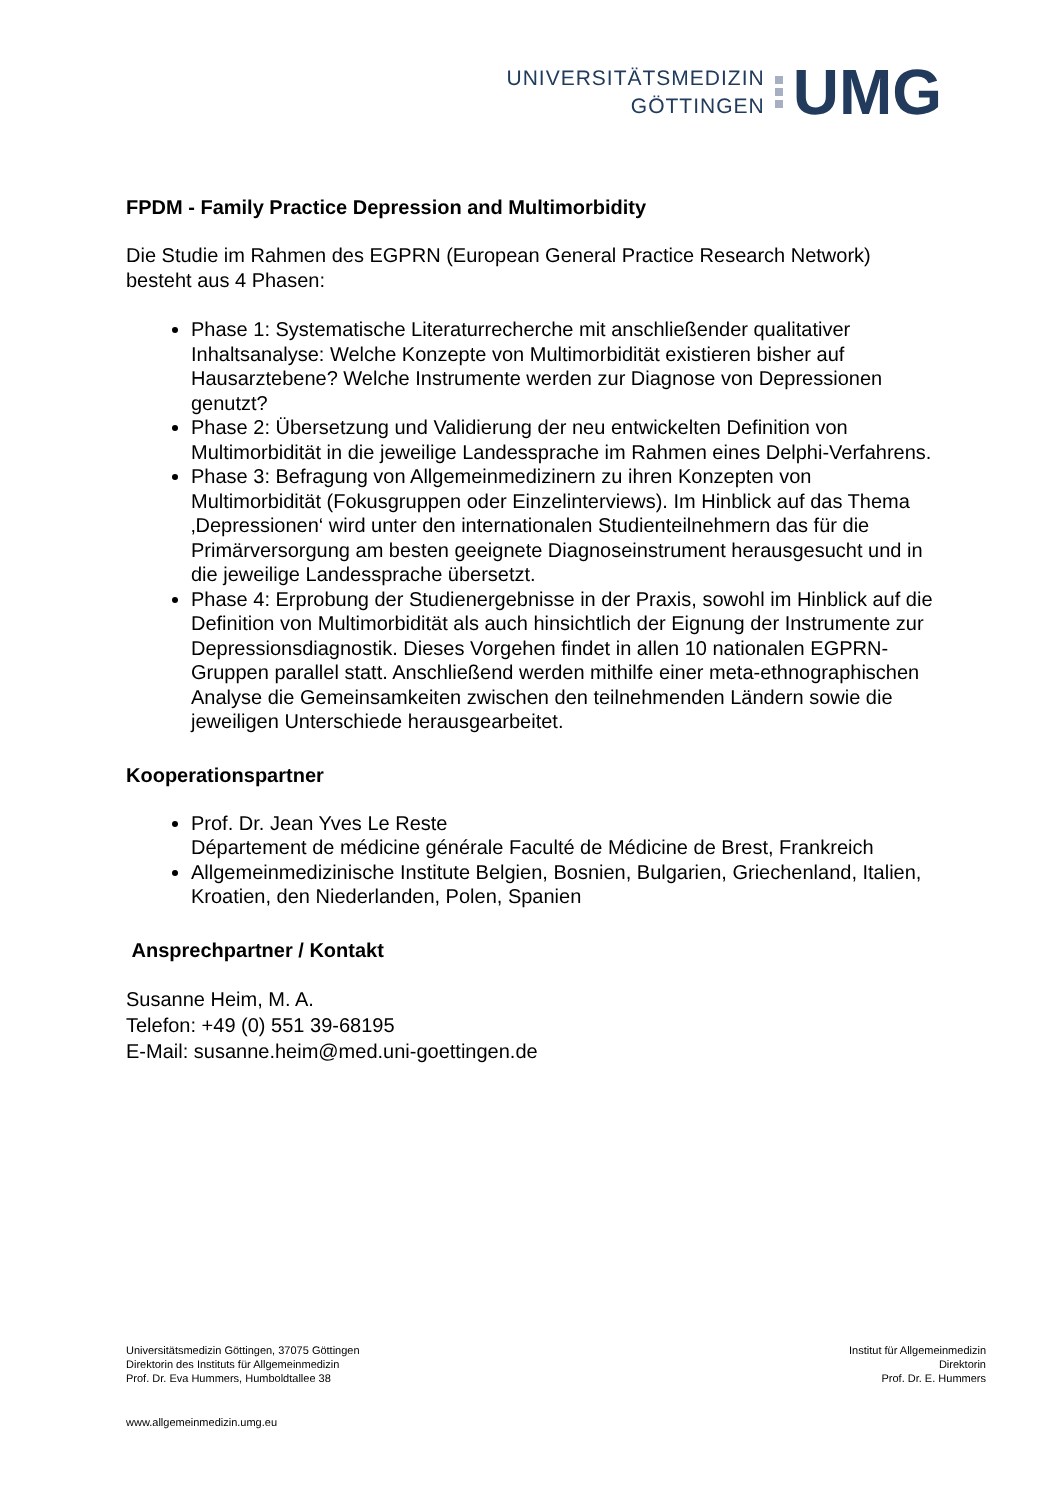UNIVERSITÄTSMEDIZIN
GÖTTINGEN
UMG
FPDM - Family Practice Depression and Multimorbidity
Die Studie im Rahmen des EGPRN (European General Practice Research Network) besteht aus 4 Phasen:
Phase 1: Systematische Literaturrecherche mit anschließender qualitativer Inhaltsanalyse: Welche Konzepte von Multimorbidität existieren bisher auf Hausarztebene? Welche Instrumente werden zur Diagnose von Depressionen genutzt?
Phase 2: Übersetzung und Validierung der neu entwickelten Definition von Multimorbidität in die jeweilige Landessprache im Rahmen eines Delphi-Verfahrens.
Phase 3: Befragung von Allgemeinmedizinern zu ihren Konzepten von Multimorbidität (Fokusgruppen oder Einzelinterviews). Im Hinblick auf das Thema ‚Depressionen‘ wird unter den internationalen Studienteilnehmern das für die Primärversorgung am besten geeignete Diagnoseinstrument herausgesucht und in die jeweilige Landessprache übersetzt.
Phase 4: Erprobung der Studienergebnisse in der Praxis, sowohl im Hinblick auf die Definition von Multimorbidität als auch hinsichtlich der Eignung der Instrumente zur Depressionsdiagnostik. Dieses Vorgehen findet in allen 10 nationalen EGPRN-Gruppen parallel statt. Anschließend werden mithilfe einer meta-ethnographischen Analyse die Gemeinsamkeiten zwischen den teilnehmenden Ländern sowie die jeweiligen Unterschiede herausgearbeitet.
Kooperationspartner
Prof. Dr. Jean Yves Le Reste
Département de médicine générale Faculté de Médicine de Brest, Frankreich
Allgemeinmedizinische Institute Belgien, Bosnien, Bulgarien, Griechenland, Italien, Kroatien, den Niederlanden, Polen, Spanien
Ansprechpartner / Kontakt
Susanne Heim, M. A.
Telefon: +49 (0) 551 39-68195
E-Mail: susanne.heim@med.uni-goettingen.de
Universitätsmedizin Göttingen, 37075 Göttingen
Direktorin des Instituts für Allgemeinmedizin
Prof. Dr. Eva Hummers, Humboldtallee 38
Institut für Allgemeinmedizin
Direktorin
Prof. Dr. E. Hummers
www.allgemeinmedizin.umg.eu